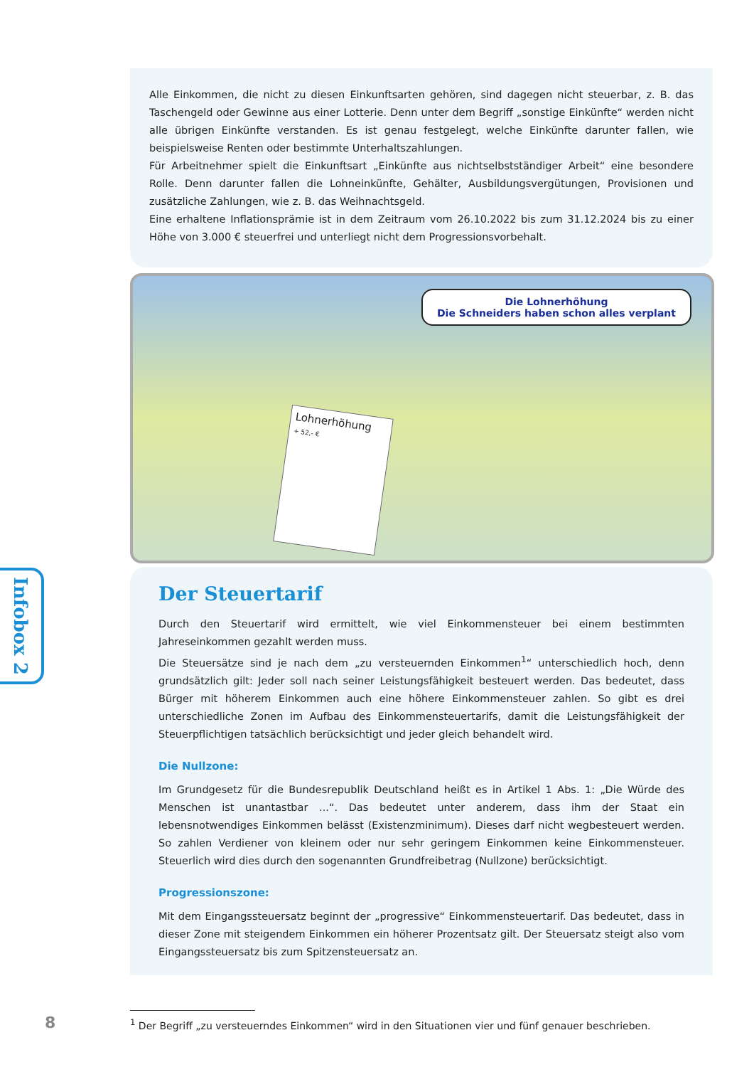Alle Einkommen, die nicht zu diesen Einkunftsarten gehören, sind dagegen nicht steuerbar, z. B. das Taschengeld oder Gewinne aus einer Lotterie. Denn unter dem Begriff „sonstige Einkünfte“ werden nicht alle übrigen Einkünfte verstanden. Es ist genau festgelegt, welche Einkünfte darunter fallen, wie beispielsweise Renten oder bestimmte Unterhaltszahlungen.
Für Arbeitnehmer spielt die Einkunftsart „Einkünfte aus nichtselbstständiger Arbeit“ eine besondere Rolle. Denn darunter fallen die Lohneinkünfte, Gehälter, Ausbildungsvergütungen, Provisionen und zusätzliche Zahlungen, wie z. B. das Weihnachtsgeld.
Eine erhaltene Inflationsprämie ist in dem Zeitraum vom 26.10.2022 bis zum 31.12.2024 bis zu einer Höhe von 3.000 € steuerfrei und unterliegt nicht dem Progressionsvorbehalt.
Die Lohnerhöhung
Die Schneiders haben schon alles verplant
Lohnerhöhung
+ 52,- €
Infobox 2
Der Steuertarif
Durch den Steuertarif wird ermittelt, wie viel Einkommensteuer bei einem bestimmten Jahreseinkommen gezahlt werden muss.
Die Steuersätze sind je nach dem „zu versteuernden Einkommen<sup>1</sup>“ unterschiedlich hoch, denn grundsätzlich gilt: Jeder soll nach seiner Leistungsfähigkeit besteuert werden. Das bedeutet, dass Bürger mit höherem Einkommen auch eine höhere Einkommensteuer zahlen. So gibt es drei unterschiedliche Zonen im Aufbau des Einkommensteuertarifs, damit die Leistungsfähigkeit der Steuerpflichtigen tatsächlich berücksichtigt und jeder gleich behandelt wird.
Die Nullzone:
Im Grundgesetz für die Bundesrepublik Deutschland heißt es in Artikel 1 Abs. 1: „Die Würde des Menschen ist unantastbar ...“. Das bedeutet unter anderem, dass ihm der Staat ein lebensnotwendiges Einkommen belässt (Existenzminimum). Dieses darf nicht wegbesteuert werden. So zahlen Verdiener von kleinem oder nur sehr geringem Einkommen keine Einkommensteuer. Steuerlich wird dies durch den sogenannten Grundfreibetrag (Nullzone) berücksichtigt.
Progressionszone:
Mit dem Eingangssteuersatz beginnt der „progressive“ Einkommensteuertarif. Das bedeutet, dass in dieser Zone mit steigendem Einkommen ein höherer Prozentsatz gilt. Der Steuersatz steigt also vom Eingangssteuersatz bis zum Spitzensteuersatz an.
8
<sup>1</sup> Der Begriff „zu versteuerndes Einkommen“ wird in den Situationen vier und fünf genauer beschrieben.